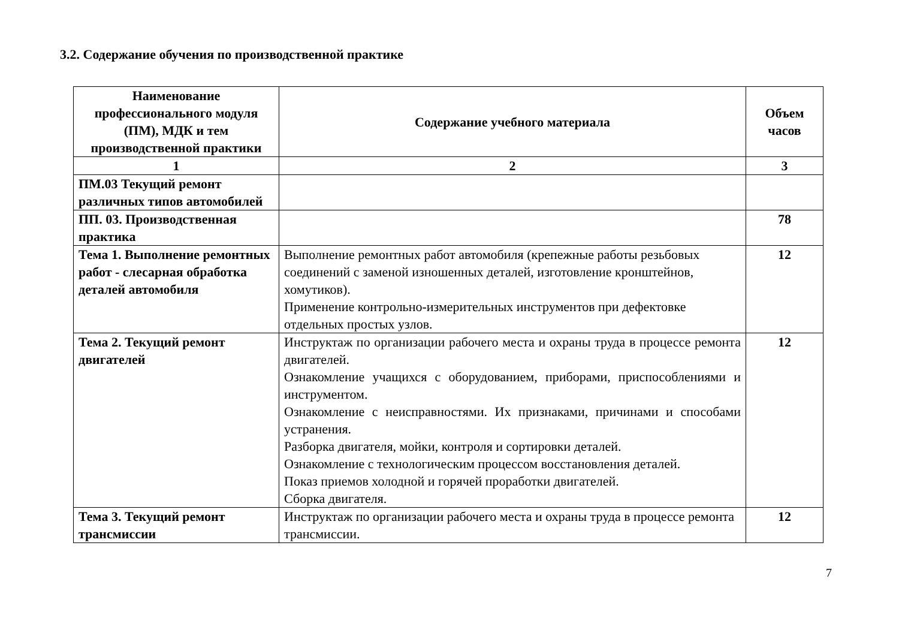3.2. Содержание обучения по производственной практике
| Наименование профессионального модуля (ПМ), МДК и тем производственной практики | Содержание учебного материала | Объем часов |
| --- | --- | --- |
| 1 | 2 | 3 |
| ПМ.03 Текущий ремонт различных типов автомобилей | | |
| ПП. 03. Производственная практика | | 78 |
| Тема 1. Выполнение ремонтных работ - слесарная обработка деталей автомобиля | Выполнение ремонтных работ автомобиля (крепежные работы резьбовых соединений с заменой изношенных деталей, изготовление кронштейнов, хомутиков). Применение контрольно-измерительных инструментов при дефектовке отдельных простых узлов. | 12 |
| Тема 2. Текущий ремонт двигателей | Инструктаж по организации рабочего места и охраны труда в процессе ремонта двигателей. Ознакомление учащихся с оборудованием, приборами, приспособлениями и инструментом. Ознакомление с неисправностями. Их признаками, причинами и способами устранения. Разборка двигателя, мойки, контроля и сортировки деталей. Ознакомление с технологическим процессом восстановления деталей. Показ приемов холодной и горячей проработки двигателей. Сборка двигателя. | 12 |
| Тема 3. Текущий ремонт трансмиссии | Инструктаж по организации рабочего места и охраны труда в процессе ремонта трансмиссии. | 12 |
7